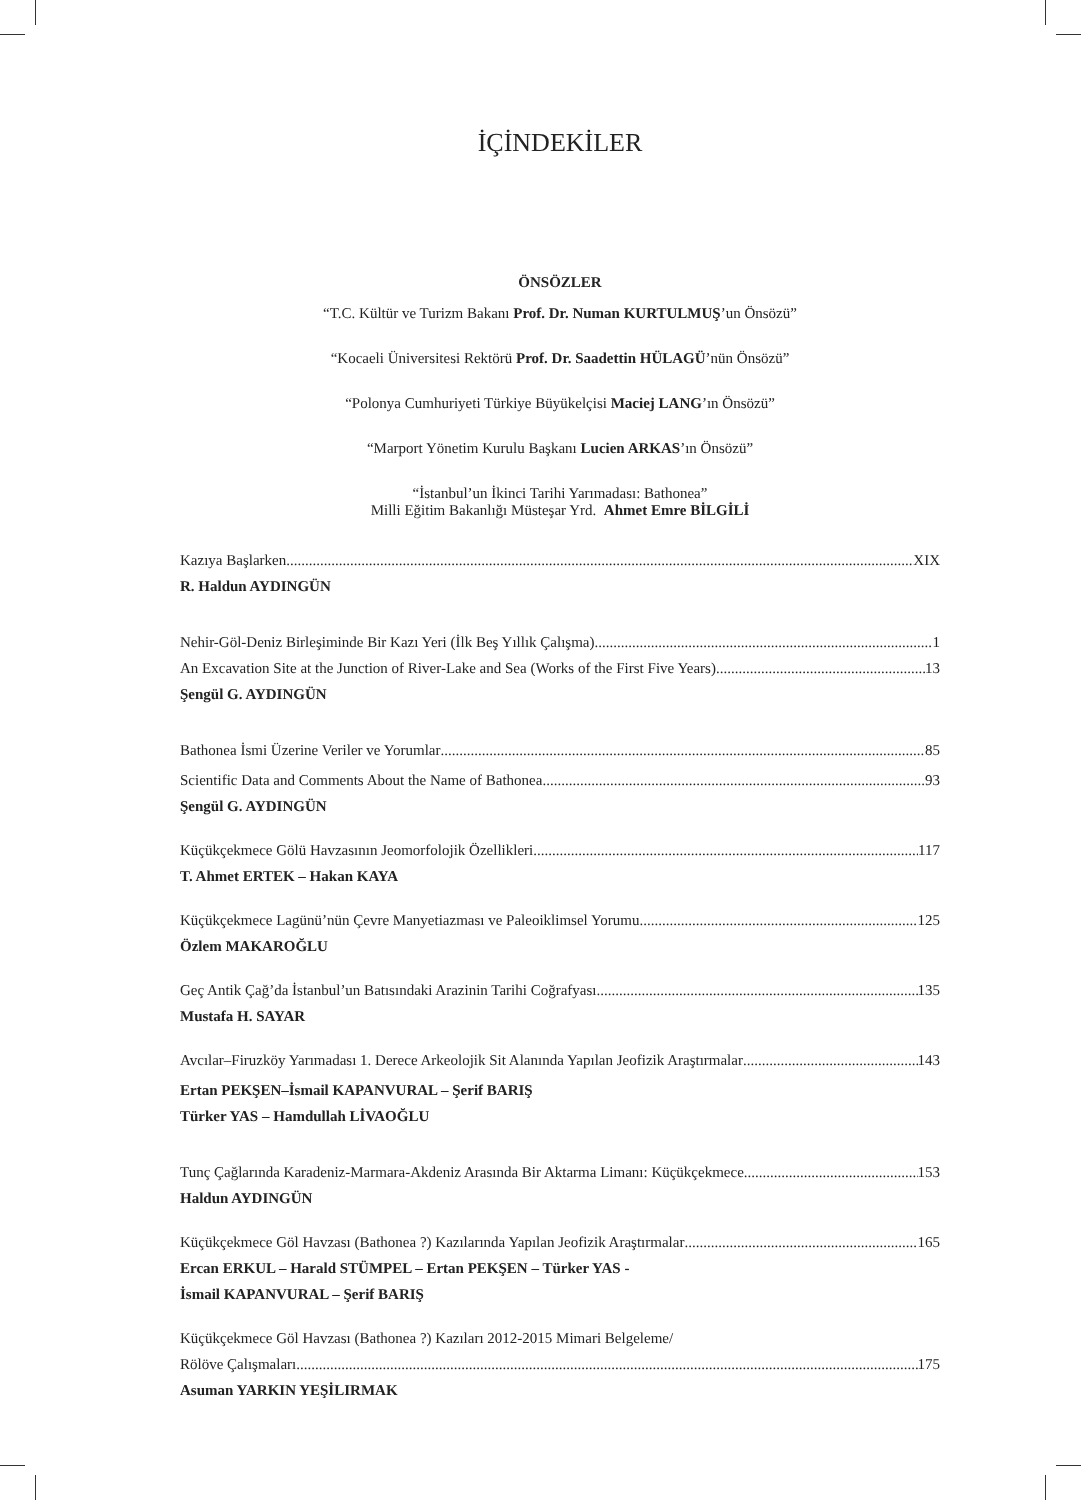İÇİNDEKİLER
ÖNSÖZLER
“T.C. Kültür ve Turizm Bakanı Prof. Dr. Numan KURTULMUŞ’un Önsözü”
“Kocaeli Üniversitesi Rektörü Prof. Dr. Saadettin HÜLAGÜ’nün Önsözü”
“Polonya Cumhuriyeti Türkiye Büyükelçisi Maciej LANG’ın Önsözü”
“Marport Yönetim Kurulu Başkanı Lucien ARKAS’ın Önsözü”
“İstanbul’un İkinci Tarihi Yarımadası: Bathonea”
Milli Eğitim Bakanlığı Müsteşar Yrd. Ahmet Emre BİLGİLİ
Kazıya Başlarken XIX
R. Haldun AYDINGÜN
Nehir-Göl-Deniz Birleşiminde Bir Kazı Yeri (İlk Beş Yıllık Çalışma) 1
An Excavation Site at the Junction of River-Lake and Sea (Works of the First Five Years) 13
Şengül G. AYDINGÜN
Bathonea İsmi Üzerine Veriler ve Yorumlar 85
Scientific Data and Comments About the Name of Bathonea 93
Şengül G. AYDINGÜN
Küçükçekmece Gölü Havzasının Jeomorfolojik Özellikleri 117
T. Ahmet ERTEK – Hakan KAYA
Küçükçekmece Lagünü’nün Çevre Manyetiazması ve Paleoiklimsel Yorumu 125
Özlem MAKAROĞLU
Geç Antik Çağ’da İstanbul’un Batısındaki Arazinin Tarihi Coğrafyası 135
Mustafa H. SAYAR
Avcılar–Firuzköy Yarımadası 1. Derece Arkeolojik Sit Alanında Yapılan Jeofizik Araştırmalar 143
Ertan PEKŞEN–İsmail KAPANVURAL – Şerif BARIŞ
Türker YAS – Hamdullah LİVAOĞLU
Tunç Çağlarında Karadeniz-Marmara-Akdeniz Arasında Bir Aktarma Limanı: Küçükçekmece 153
Haldun AYDINGÜN
Küçükçekmece Göl Havzası (Bathonea ?) Kazılarında Yapılan Jeofizik Araştırmalar 165
Ercan ERKUL – Harald STÜMPEL – Ertan PEKŞEN – Türker YAS -
İsmail KAPANVURAL – Şerif BARIŞ
Küçükçekmece Göl Havzası (Bathonea ?) Kazıları 2012-2015 Mimari Belgeleme/
Rölöve Çalışmaları 175
Asuman YARKIN YEŞİLIRMAK